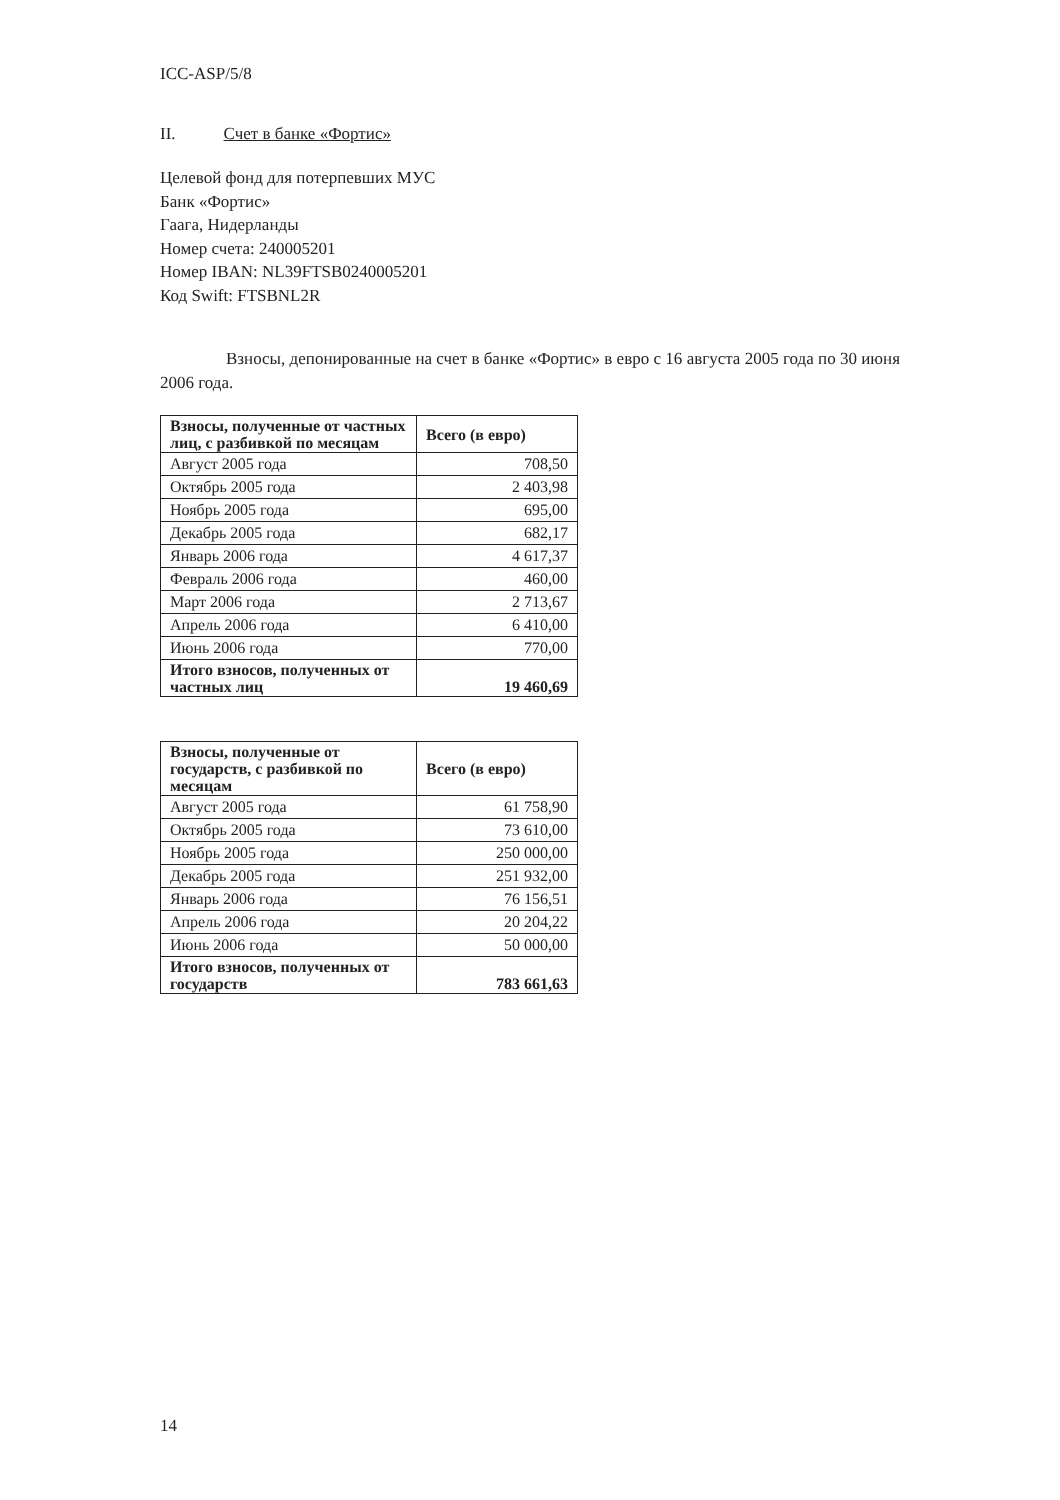ICC-ASP/5/8
II. Счет в банке «Фортис»
Целевой фонд для потерпевших МУС
Банк «Фортис»
Гаага, Нидерланды
Номер счета: 240005201
Номер IBAN: NL39FTSB0240005201
Код Swift: FTSBNL2R
Взносы, депонированные на счет в банке «Фортис» в евро с 16 августа 2005 года по 30 июня 2006 года.
| Взносы, полученные от частных лиц, с разбивкой по месяцам | Всего (в евро) |
| --- | --- |
| Август 2005 года | 708,50 |
| Октябрь 2005 года | 2 403,98 |
| Ноябрь 2005 года | 695,00 |
| Декабрь 2005 года | 682,17 |
| Январь 2006 года | 4 617,37 |
| Февраль 2006 года | 460,00 |
| Март 2006 года | 2 713,67 |
| Апрель 2006 года | 6 410,00 |
| Июнь 2006 года | 770,00 |
| Итого взносов, полученных от частных лиц | 19 460,69 |
| Взносы, полученные от государств, с разбивкой по месяцам | Всего (в евро) |
| --- | --- |
| Август 2005 года | 61 758,90 |
| Октябрь 2005 года | 73 610,00 |
| Ноябрь 2005 года | 250 000,00 |
| Декабрь 2005 года | 251 932,00 |
| Январь 2006 года | 76 156,51 |
| Апрель 2006 года | 20 204,22 |
| Июнь 2006 года | 50 000,00 |
| Итого взносов, полученных от государств | 783 661,63 |
14